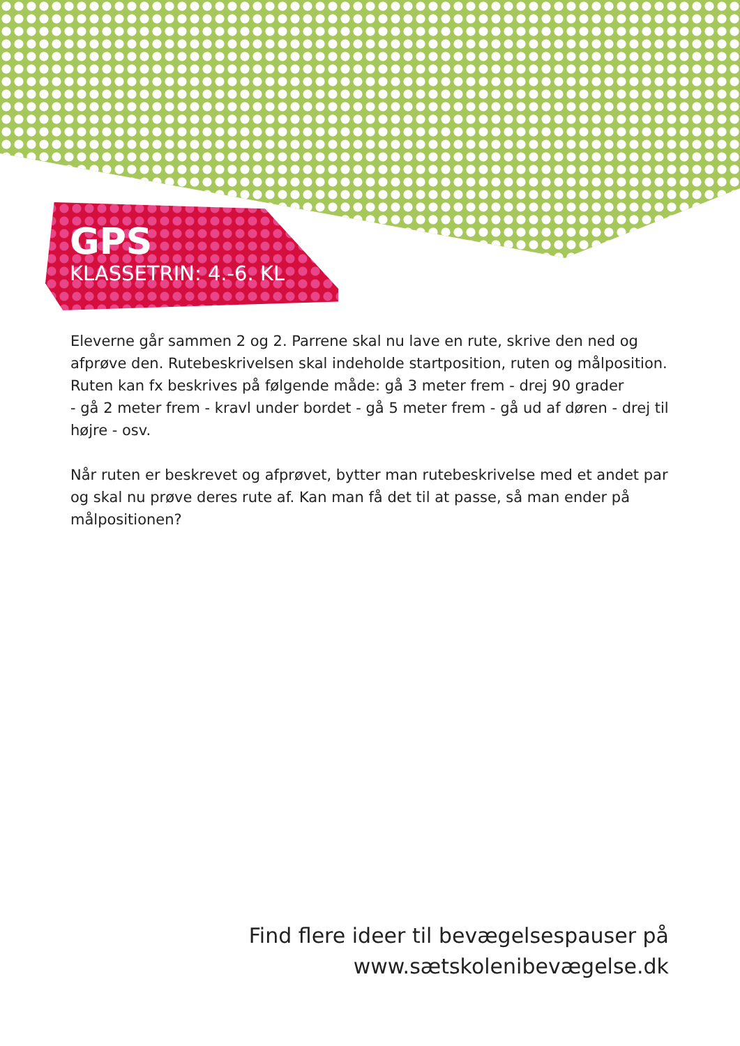GPS
KLASSETRIN: 4.-6. KL
Eleverne går sammen 2 og 2. Parrene skal nu lave en rute, skrive den ned og afprøve den. Rutebeskrivelsen skal indeholde startposition, ruten og målposition.
Ruten kan fx beskrives på følgende måde: gå 3 meter frem - drej 90 grader
- gå 2 meter frem - kravl under bordet - gå 5 meter frem - gå ud af døren - drej til højre - osv.
Når ruten er beskrevet og afprøvet, bytter man rutebeskrivelse med et andet par og skal nu prøve deres rute af. Kan man få det til at passe, så man ender på målpositionen?
Find flere ideer til bevægelsespauser på
www.sætskolenibevægelse.dk